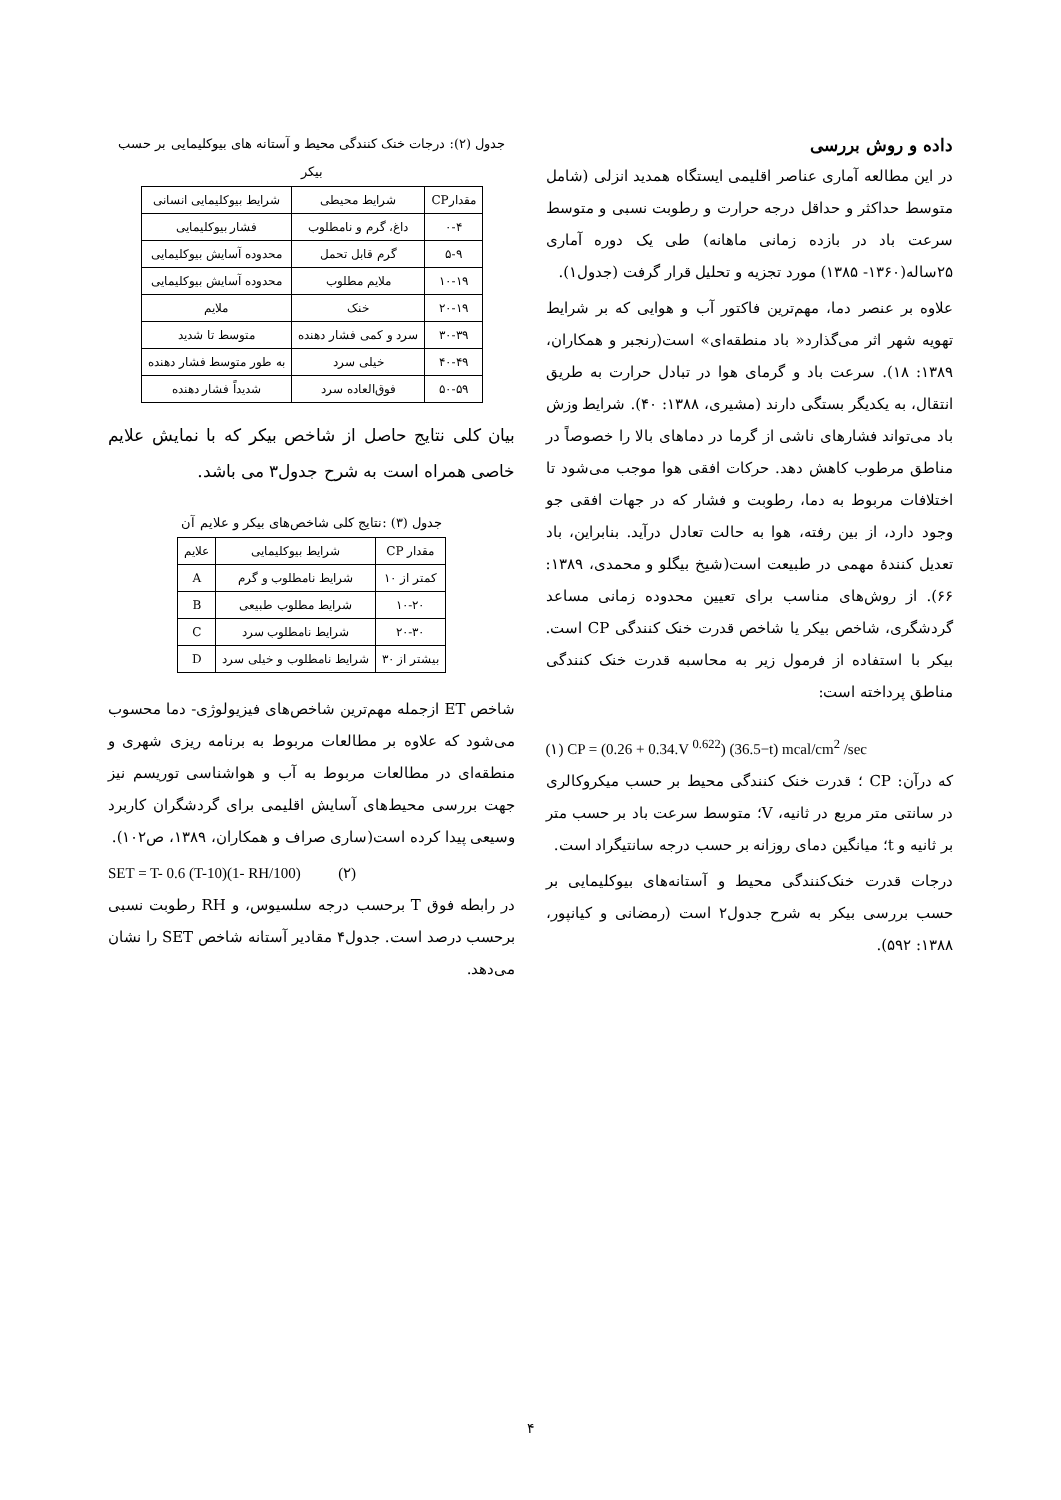داده و روش بررسی
در این مطالعه آماری عناصر اقلیمی ایستگاه همدید انزلی (شامل متوسط حداکثر و حداقل درجه حرارت و رطوبت نسبی و متوسط سرعت باد در بازده زمانی ماهانه) طی یک دوره آماری ۲۵ساله(۱۳۶۰- ۱۳۸۵) مورد تجزیه و تحلیل قرار گرفت (جدول۱).
علاوه بر عنصر دما، مهم‌ترین فاکتور آب و هوایی که بر شرایط تهویه شهر اثر می‌گذارد« باد منطقه‌ای» است(رنجبر و همکاران، ۱۳۸۹: ۱۸). سرعت باد و گرمای هوا در تبادل حرارت به طریق انتقال، به یکدیگر بستگی دارند (مشیری، ۱۳۸۸: ۴۰). شرایط وزش باد می‌تواند فشارهای ناشی از گرما در دماهای بالا را خصوصاً در مناطق مرطوب کاهش دهد. حرکات افقی هوا موجب می‌شود تا اختلافات مربوط به دما، رطوبت و فشار که در جهات افقی جو وجود دارد، از بین رفته، هوا به حالت تعادل درآید. بنابراین، باد تعدیل کنندهٔ مهمی در طبیعت است(شیخ بیگلو و محمدی، ۱۳۸۹: ۶۶). از روش‌های مناسب برای تعیین محدوده زمانی مساعد گردشگری، شاخص بیکر یا شاخص قدرت خنک کنندگی CP است. بیکر با استفاده از فرمول زیر به محاسبه قدرت خنک کنندگی مناطق پرداخته است:
(۱) CP = (0.26 + 0.34.V <sup>0.622</sup>) (36.5−t) mcal/cm<sup>2</sup> /sec
که درآن: CP ؛ قدرت خنک کنندگی محیط بر حسب میکروکالری در سانتی متر مربع در ثانیه، V؛ متوسط سرعت باد بر حسب متر بر ثانیه و t؛ میانگین دمای روزانه بر حسب درجه سانتیگراد است.
درجات قدرت خنک‌کنندگی محیط و آستانه‌های بیوکلیمایی بر حسب بررسی بیکر به شرح جدول۲ است (رمضانی و کیانپور، ۱۳۸۸: ۵۹۲).
جدول (۲): درجات خنک کنندگی محیط و آستانه های بیوکلیمایی بر حسب بیکر
| مقدارCP | شرایط محیطی | شرایط بیوکلیمایی انسانی |
| --- | --- | --- |
| ۰-۴ | داغ، گرم و نامطلوب | فشار بیوکلیمایی |
| ۵-۹ | گرم قابل تحمل | محدوده آسایش بیوکلیمایی |
| ۱۰-۱۹ | ملایم مطلوب | محدوده آسایش بیوکلیمایی |
| ۲۰-۱۹ | خنک | ملایم |
| ۳۰-۳۹ | سرد و کمی فشار دهنده | متوسط تا شدید |
| ۴۰-۴۹ | خیلی سرد | به طور متوسط فشار دهنده |
| ۵۰-۵۹ | فوق‌العاده سرد | شدیداً فشار دهنده |
بیان کلی نتایج حاصل از شاخص بیکر که با نمایش علایم خاصی همراه است به شرح جدول۳ می باشد.
جدول (۳) :نتایج کلی شاخص‌های بیکر و علایم آن
| مقدار CP | شرایط بیوکلیمایی | علایم |
| --- | --- | --- |
| کمتر از ۱۰ | شرایط نامطلوب و گرم | A |
| ۱۰-۲۰ | شرایط مطلوب طبیعی | B |
| ۲۰-۳۰ | شرایط نامطلوب سرد | C |
| بیشتر از ۳۰ | شرایط نامطلوب و خیلی سرد | D |
شاخص ET ازجمله مهم‌ترین شاخص‌های فیزیولوژی- دما محسوب می‌شود که علاوه بر مطالعات مربوط به برنامه ریزی شهری و منطقه‌ای در مطالعات مربوط به آب و هواشناسی توریسم نیز جهت بررسی محیط‌های آسایش اقلیمی برای گردشگران کاربرد وسیعی پیدا کرده است(ساری صراف و همکاران، ۱۳۸۹، ص۱۰۲).
SET = T- 0.6 (T-10)(1- RH/100) (۲)
در رابطه فوق T برحسب درجه سلسیوس، و RH رطوبت نسبی برحسب درصد است. جدول۴ مقادیر آستانه شاخص SET را نشان می‌دهد.
۴